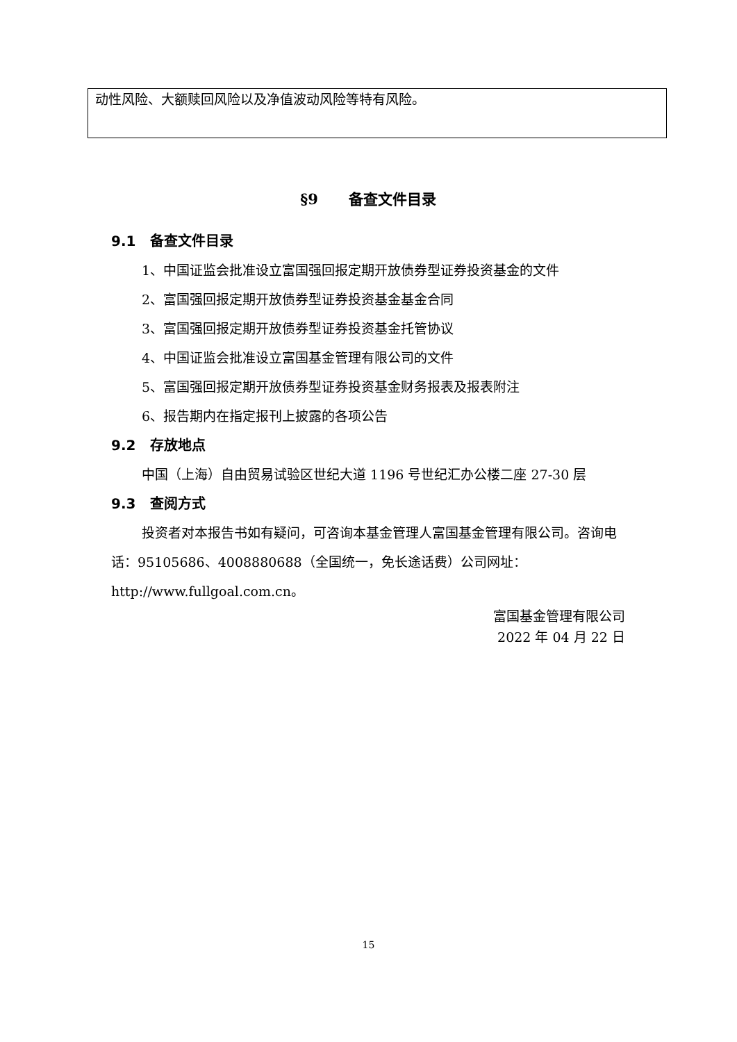动性风险、大额赎回风险以及净值波动风险等特有风险。
§9 备查文件目录
9.1 备查文件目录
1、中国证监会批准设立富国强回报定期开放债券型证券投资基金的文件
2、富国强回报定期开放债券型证券投资基金基金合同
3、富国强回报定期开放债券型证券投资基金托管协议
4、中国证监会批准设立富国基金管理有限公司的文件
5、富国强回报定期开放债券型证券投资基金财务报表及报表附注
6、报告期内在指定报刊上披露的各项公告
9.2 存放地点
中国（上海）自由贸易试验区世纪大道 1196 号世纪汇办公楼二座 27-30 层
9.3 查阅方式
投资者对本报告书如有疑问，可咨询本基金管理人富国基金管理有限公司。咨询电话：95105686、4008880688（全国统一，免长途话费）公司网址：http://www.fullgoal.com.cn。
富国基金管理有限公司
2022 年 04 月 22 日
15